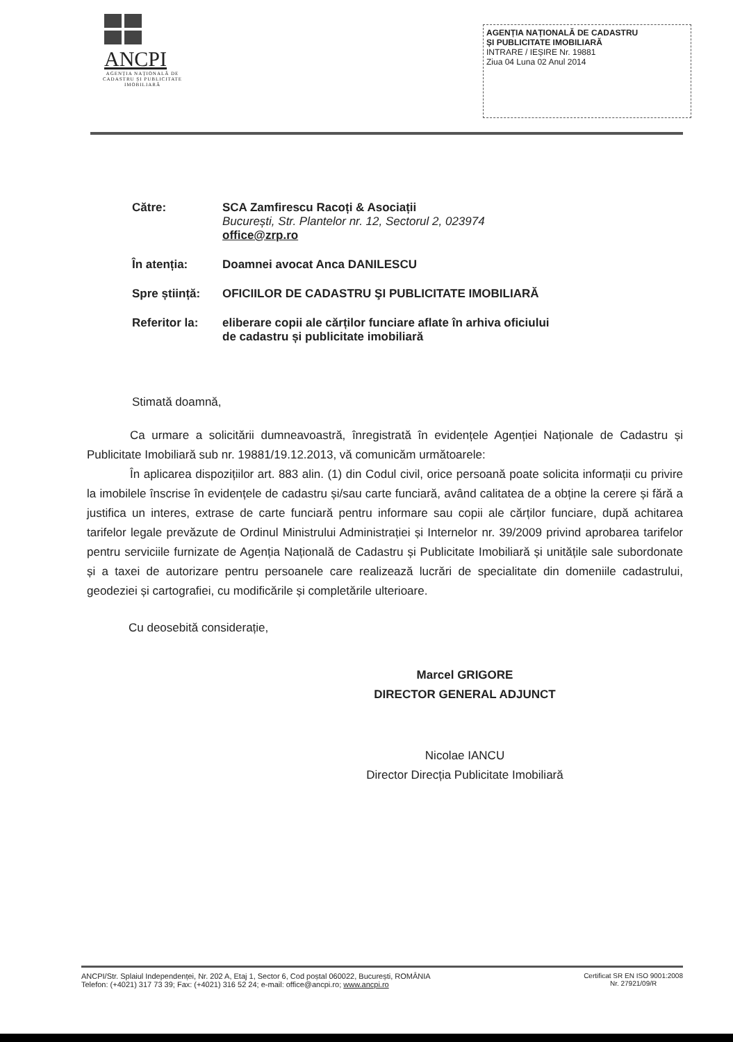ANCPI
AGENȚIA NAȚIONALĂ DE CADASTRU ȘI PUBLICITATE IMOBILIARĂ
AGENȚIA NAȚIONALĂ DE CADASTRU
ȘI PUBLICITATE IMOBILIARĂ
INTRARE / IEȘIRE Nr. 19881
Ziua 04 Luna 02 Anul 2014
Către: SCA Zamfirescu Racoți & Asociații
București, Str. Plantelor nr. 12, Sectorul 2, 023974
office@zrp.ro
În atenția: Doamnei avocat Anca DANILESCU
Spre știință:
OFICIILOR DE CADASTRU ŞI PUBLICITATE IMOBILIARĂ
Referitor la:
eliberare copii ale cărților funciare aflate în arhiva oficiului
de cadastru și publicitate imobiliară
Stimată doamnă,
Ca urmare a solicitării dumneavoastră, înregistrată în evidențele Agenției Naționale de Cadastru și Publicitate Imobiliară sub nr. 19881/19.12.2013, vă comunicăm următoarele:
În aplicarea dispozițiilor art. 883 alin. (1) din Codul civil, orice persoană poate solicita informații cu privire la imobilele înscrise în evidențele de cadastru și/sau carte funciară, având calitatea de a obține la cerere și fără a justifica un interes, extrase de carte funciară pentru informare sau copii ale cărților funciare, după achitarea tarifelor legale prevăzute de Ordinul Ministrului Administrației și Internelor nr. 39/2009 privind aprobarea tarifelor pentru serviciile furnizate de Agenția Națională de Cadastru și Publicitate Imobiliară și unitățile sale subordonate și a taxei de autorizare pentru persoanele care realizează lucrări de specialitate din domeniile cadastrului, geodeziei și cartografiei, cu modificările și completările ulterioare.
Cu deosebită considerație,
Marcel GRIGORE
DIRECTOR GENERAL ADJUNCT
Nicolae IANCU
Director Direcția Publicitate Imobiliară
ANCPI/Str. Splaiul Independenței, Nr. 202 A, Etaj 1, Sector 6, Cod poștal 060022, București, ROMÂNIA
Telefon: (+4021) 317 73 39; Fax: (+4021) 316 52 24; e-mail: office@ancpi.ro; www.ancpi.ro
Certificat SR EN ISO 9001:2008
Nr. 27921/09/R